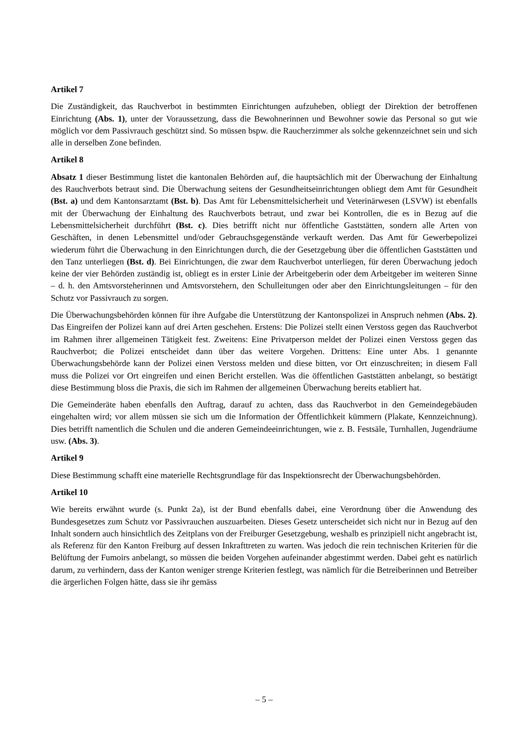Artikel 7
Die Zuständigkeit, das Rauchverbot in bestimmten Einrichtungen aufzuheben, obliegt der Direktion der betroffenen Einrichtung (Abs. 1), unter der Voraussetzung, dass die Bewohnerinnen und Bewohner sowie das Personal so gut wie möglich vor dem Passivrauch geschützt sind. So müssen bspw. die Raucherzimmer als solche gekennzeichnet sein und sich alle in derselben Zone befinden.
Artikel 8
Absatz 1 dieser Bestimmung listet die kantonalen Behörden auf, die hauptsächlich mit der Überwachung der Einhaltung des Rauchverbots betraut sind. Die Überwachung seitens der Gesundheitseinrichtungen obliegt dem Amt für Gesundheit (Bst. a) und dem Kantonsarztamt (Bst. b). Das Amt für Lebensmittelsicherheit und Veterinärwesen (LSVW) ist ebenfalls mit der Überwachung der Einhaltung des Rauchverbots betraut, und zwar bei Kontrollen, die es in Bezug auf die Lebensmittelsicherheit durchführt (Bst. c). Dies betrifft nicht nur öffentliche Gaststätten, sondern alle Arten von Geschäften, in denen Lebensmittel und/oder Gebrauchsgegenstände verkauft werden. Das Amt für Gewerbepolizei wiederum führt die Überwachung in den Einrichtungen durch, die der Gesetzgebung über die öffentlichen Gaststätten und den Tanz unterliegen (Bst. d). Bei Einrichtungen, die zwar dem Rauchverbot unterliegen, für deren Überwachung jedoch keine der vier Behörden zuständig ist, obliegt es in erster Linie der Arbeitgeberin oder dem Arbeitgeber im weiteren Sinne – d. h. den Amtsvorsteherinnen und Amtsvorstehern, den Schulleitungen oder aber den Einrichtungsleitungen – für den Schutz vor Passivrauch zu sorgen.
Die Überwachungsbehörden können für ihre Aufgabe die Unterstützung der Kantonspolizei in Anspruch nehmen (Abs. 2). Das Eingreifen der Polizei kann auf drei Arten geschehen. Erstens: Die Polizei stellt einen Verstoss gegen das Rauchverbot im Rahmen ihrer allgemeinen Tätigkeit fest. Zweitens: Eine Privatperson meldet der Polizei einen Verstoss gegen das Rauchverbot; die Polizei entscheidet dann über das weitere Vorgehen. Drittens: Eine unter Abs. 1 genannte Überwachungsbehörde kann der Polizei einen Verstoss melden und diese bitten, vor Ort einzuschreiten; in diesem Fall muss die Polizei vor Ort eingreifen und einen Bericht erstellen. Was die öffentlichen Gaststätten anbelangt, so bestätigt diese Bestimmung bloss die Praxis, die sich im Rahmen der allgemeinen Überwachung bereits etabliert hat.
Die Gemeinderäte haben ebenfalls den Auftrag, darauf zu achten, dass das Rauchverbot in den Gemeindegebäuden eingehalten wird; vor allem müssen sie sich um die Information der Öffentlichkeit kümmern (Plakate, Kennzeichnung). Dies betrifft namentlich die Schulen und die anderen Gemeindeeinrichtungen, wie z. B. Festsäle, Turnhallen, Jugendräume usw. (Abs. 3).
Artikel 9
Diese Bestimmung schafft eine materielle Rechtsgrundlage für das Inspektionsrecht der Überwachungsbehörden.
Artikel 10
Wie bereits erwähnt wurde (s. Punkt 2a), ist der Bund ebenfalls dabei, eine Verordnung über die Anwendung des Bundesgesetzes zum Schutz vor Passivrauchen auszuarbeiten. Dieses Gesetz unterscheidet sich nicht nur in Bezug auf den Inhalt sondern auch hinsichtlich des Zeitplans von der Freiburger Gesetzgebung, weshalb es prinzipiell nicht angebracht ist, als Referenz für den Kanton Freiburg auf dessen Inkrafttreten zu warten. Was jedoch die rein technischen Kriterien für die Belüftung der Fumoirs anbelangt, so müssen die beiden Vorgehen aufeinander abgestimmt werden. Dabei geht es natürlich darum, zu verhindern, dass der Kanton weniger strenge Kriterien festlegt, was nämlich für die Betreiberinnen und Betreiber die ärgerlichen Folgen hätte, dass sie ihr gemäss
– 5 –